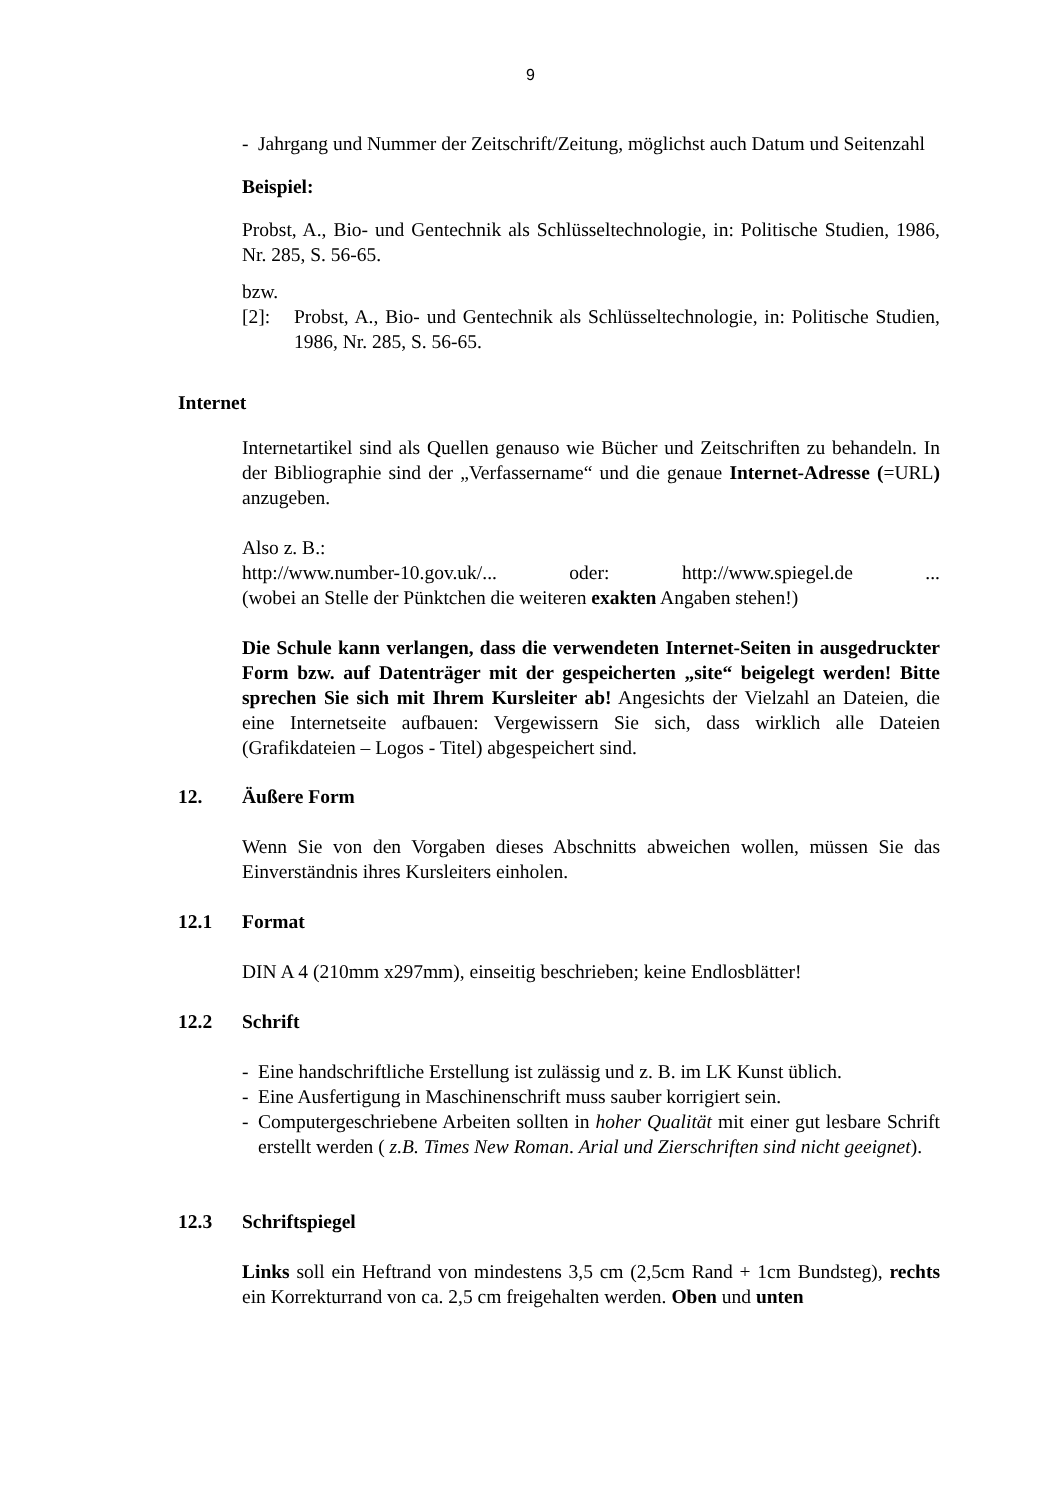9
- Jahrgang und Nummer der Zeitschrift/Zeitung, möglichst auch Datum und Seitenzahl
Beispiel:
Probst, A., Bio- und Gentechnik als Schlüsseltechnologie, in: Politische Studien, 1986, Nr. 285, S. 56-65.
bzw.
[2]: Probst, A., Bio- und Gentechnik als Schlüsseltechnologie, in: Politische Studien, 1986, Nr. 285, S. 56-65.
Internet
Internetartikel sind als Quellen genauso wie Bücher und Zeitschriften zu behandeln. In der Bibliographie sind der „Verfassername“ und die genaue Internet-Adresse (=URL) anzugeben.
Also z. B.:
http://www.number-10.gov.uk/... oder: http://www.spiegel.de...
(wobei an Stelle der Pünktchen die weiteren exakten Angaben stehen!)
Die Schule kann verlangen, dass die verwendeten Internet-Seiten in ausgedruckter Form bzw. auf Datenträger mit der gespeicherten „site“ beigelegt werden! Bitte sprechen Sie sich mit Ihrem Kursleiter ab! Angesichts der Vielzahl an Dateien, die eine Internetseite aufbauen: Vergewissern Sie sich, dass wirklich alle Dateien (Grafikdateien – Logos - Titel) abgespeichert sind.
12. Äußere Form
Wenn Sie von den Vorgaben dieses Abschnitts abweichen wollen, müssen Sie das Einverständnis ihres Kursleiters einholen.
12.1 Format
DIN A 4 (210mm x297mm), einseitig beschrieben; keine Endlosblätter!
12.2 Schrift
- Eine handschriftliche Erstellung ist zulässig und z. B. im LK Kunst üblich.
- Eine Ausfertigung in Maschinenschrift muss sauber korrigiert sein.
- Computergeschriebene Arbeiten sollten in hoher Qualität mit einer gut lesbare Schrift erstellt werden ( z.B. Times New Roman. Arial und Zierschriften sind nicht geeignet).
12.3 Schriftspiegel
Links soll ein Heftrand von mindestens 3,5 cm (2,5cm Rand + 1cm Bundsteg), rechts ein Korrekturrand von ca. 2,5 cm freigehalten werden. Oben und unten